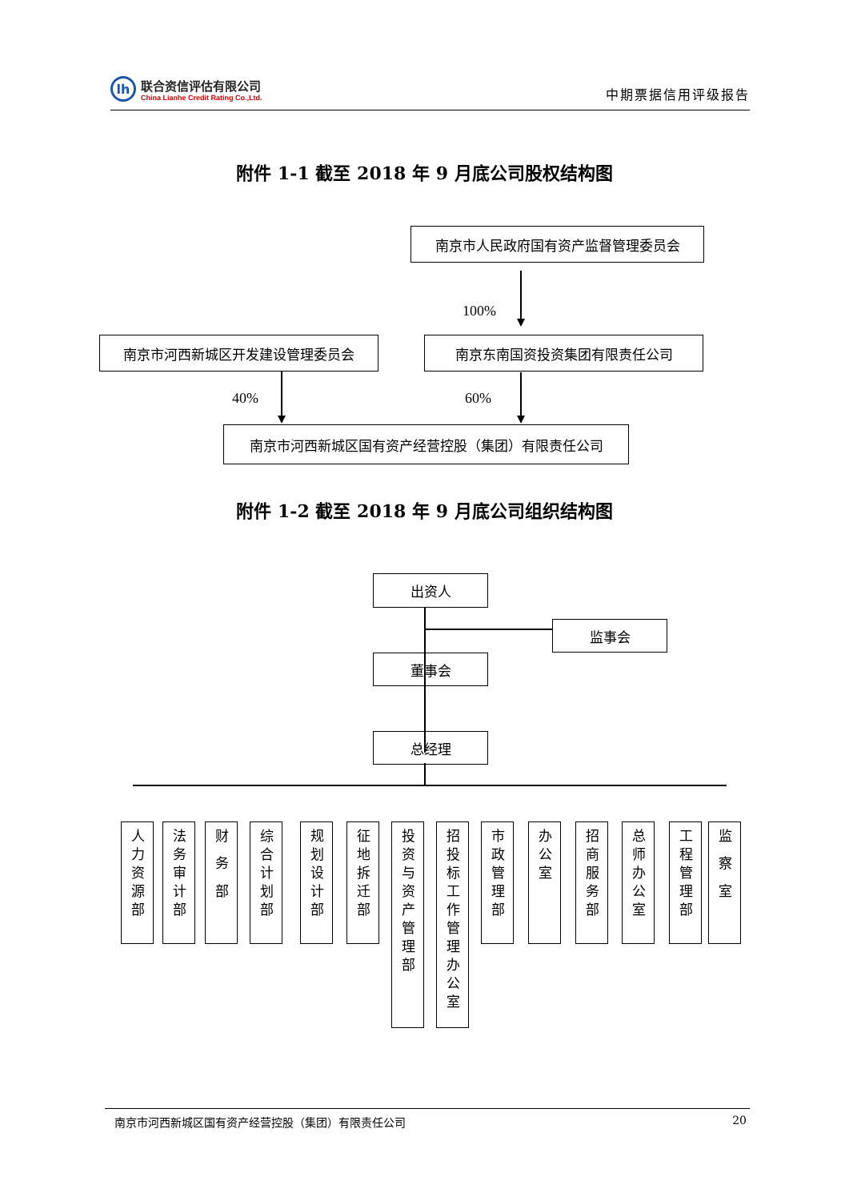lh
联合资信评估有限公司
China Lianhe Credit Rating Co.,Ltd.
中期票据信用评级报告
附件 1-1 截至 2018 年 9 月底公司股权结构图
南京市人民政府国有资产监督管理委员会
100%
南京市河西新城区开发建设管理委员会 南京东南国资投资集团有限责任公司
40% 60%
南京市河西新城区国有资产经营控股（集团）有限责任公司
附件 1-2 截至 2018 年 9 月底公司组织结构图
出资人
监事会
董事会
总经理
人力资源部
法务审计部
财 务 部
综合计划部
规划设计部
征地拆迁部
投资与资产管理部
招投标工作管理办公室
市政管理部
办公室
招商服务部
总师办公室
工程管理部
监 察 室
南京市河西新城区国有资产经营控股（集团）有限责任公司 20